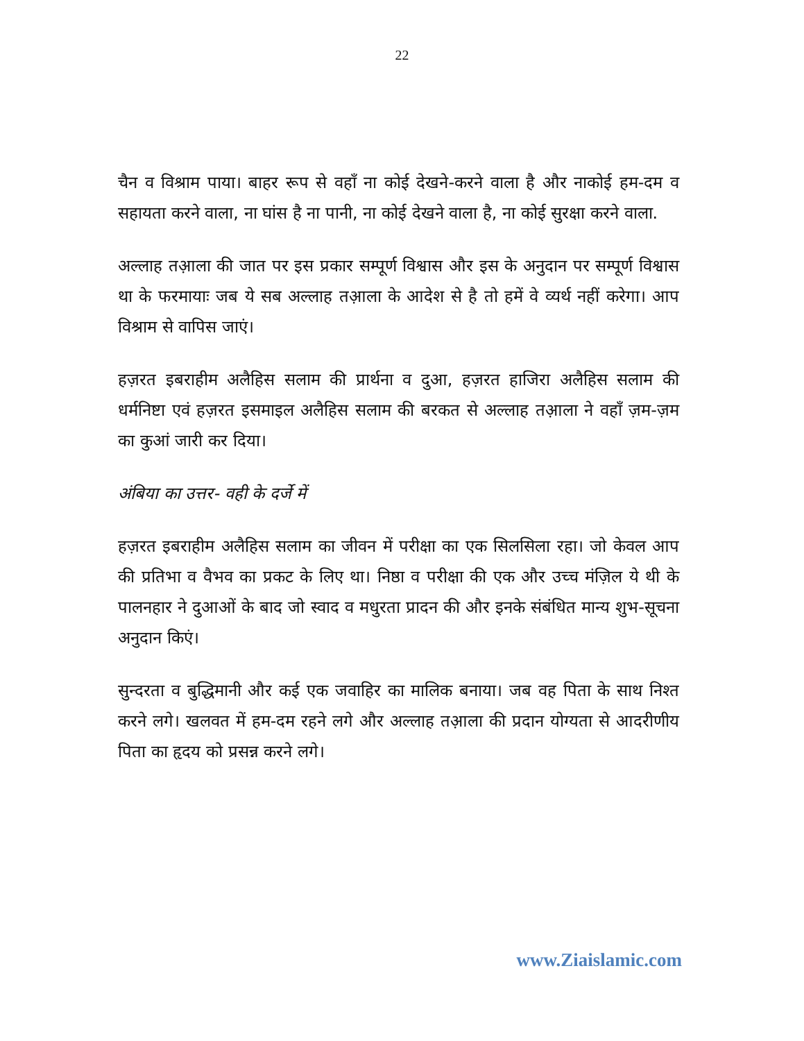22
चैन व विश्राम पाया। बाहर रूप से वहाँ ना कोई देखने-करने वाला है और नाकोई हम-दम व सहायता करने वाला, ना घांस है ना पानी, ना कोई देखने वाला है, ना कोई सुरक्षा करने वाला.
अल्लाह तआ़ला की जात पर इस प्रकार सम्पूर्ण विश्वास और इस के अनुदान पर सम्पूर्ण विश्वास था के फरमायाः जब ये सब अल्लाह तआ़ला के आदेश से है तो हमें वे व्यर्थ नहीं करेगा। आप विश्राम से वापिस जाएं।
हज़रत इबराहीम अलैहिस सलाम की प्रार्थना व दुआ, हज़रत हाजिरा अलैहिस सलाम की धर्मनिष्टा एवं हज़रत इसमाइल अलैहिस सलाम की बरकत से अल्लाह तआ़ला ने वहाँ ज़म-ज़म का कुआं जारी कर दिया।
अंबिया का उत्तर- वही के दर्जे में
हज़रत इबराहीम अलैहिस सलाम का जीवन में परीक्षा का एक सिलसिला रहा। जो केवल आप की प्रतिभा व वैभव का प्रकट के लिए था। निष्ठा व परीक्षा की एक और उच्च मंज़िल ये थी के पालनहार ने दुआओं के बाद जो स्वाद व मधुरता प्रादन की और इनके संबंधित मान्य शुभ-सूचना अनुदान किएं।
सुन्दरता व बुद्धिमानी और कई एक जवाहिर का मालिक बनाया। जब वह पिता के साथ निश्त करने लगे। खलवत में हम-दम रहने लगे और अल्लाह तआ़ला की प्रदान योग्यता से आदरीणीय पिता का हृदय को प्रसन्न करने लगे।
www.Ziaislamic.com